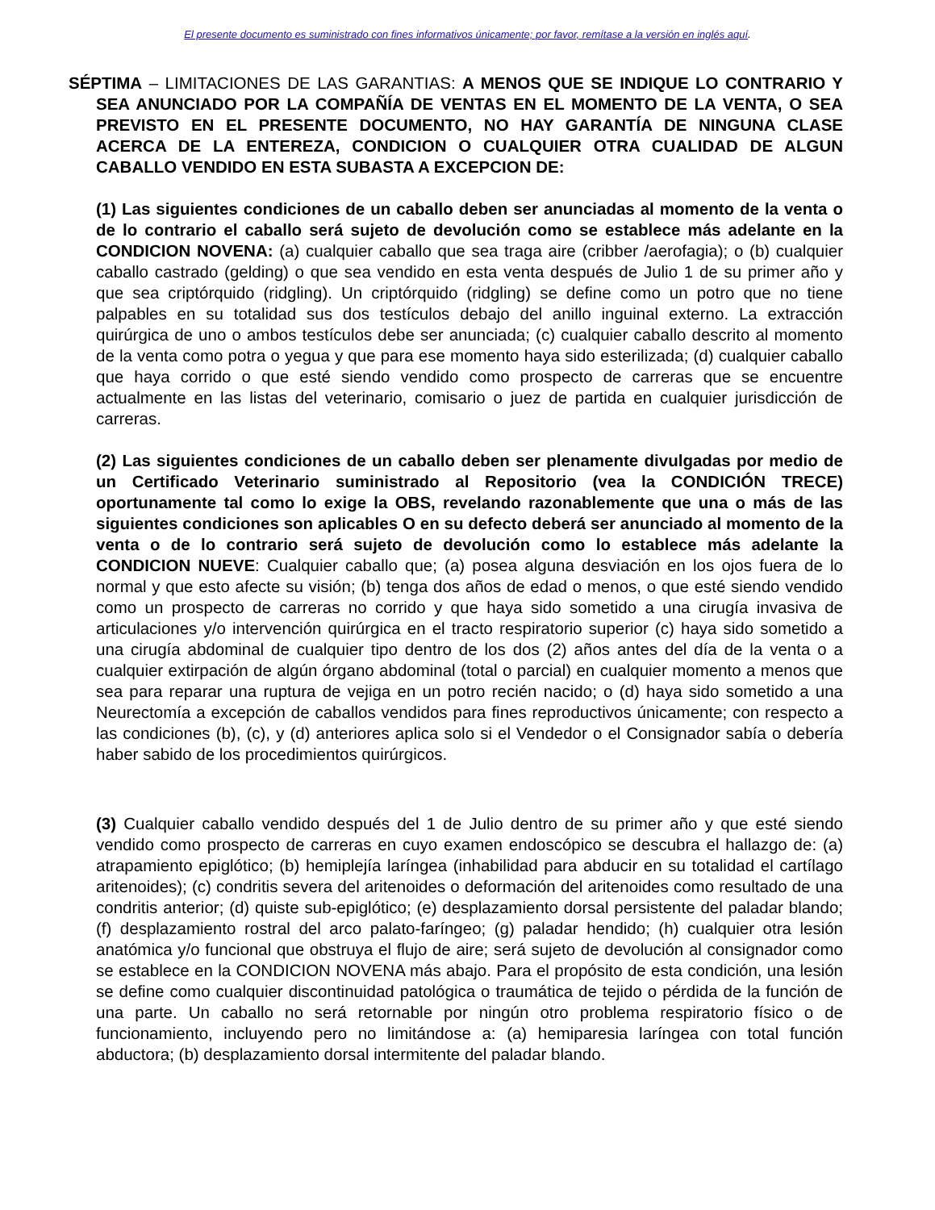El presente documento es suministrado con fines informativos únicamente; por favor, remítase a la versión en inglés aquí.
SÉPTIMA – LIMITACIONES DE LAS GARANTIAS: A MENOS QUE SE INDIQUE LO CONTRARIO Y SEA ANUNCIADO POR LA COMPAÑÍA DE VENTAS EN EL MOMENTO DE LA VENTA, O SEA PREVISTO EN EL PRESENTE DOCUMENTO, NO HAY GARANTÍA DE NINGUNA CLASE ACERCA DE LA ENTEREZA, CONDICION O CUALQUIER OTRA CUALIDAD DE ALGUN CABALLO VENDIDO EN ESTA SUBASTA A EXCEPCION DE:
(1) Las siguientes condiciones de un caballo deben ser anunciadas al momento de la venta o de lo contrario el caballo será sujeto de devolución como se establece más adelante en la CONDICION NOVENA: (a) cualquier caballo que sea traga aire (cribber /aerofagia); o (b) cualquier caballo castrado (gelding) o que sea vendido en esta venta después de Julio 1 de su primer año y que sea criptórquido (ridgling). Un criptórquido (ridgling) se define como un potro que no tiene palpables en su totalidad sus dos testículos debajo del anillo inguinal externo. La extracción quirúrgica de uno o ambos testículos debe ser anunciada; (c) cualquier caballo descrito al momento de la venta como potra o yegua y que para ese momento haya sido esterilizada; (d) cualquier caballo que haya corrido o que esté siendo vendido como prospecto de carreras que se encuentre actualmente en las listas del veterinario, comisario o juez de partida en cualquier jurisdicción de carreras.
(2) Las siguientes condiciones de un caballo deben ser plenamente divulgadas por medio de un Certificado Veterinario suministrado al Repositorio (vea la CONDICIÓN TRECE) oportunamente tal como lo exige la OBS, revelando razonablemente que una o más de las siguientes condiciones son aplicables O en su defecto deberá ser anunciado al momento de la venta o de lo contrario será sujeto de devolución como lo establece más adelante la CONDICION NUEVE: Cualquier caballo que; (a) posea alguna desviación en los ojos fuera de lo normal y que esto afecte su visión; (b) tenga dos años de edad o menos, o que esté siendo vendido como un prospecto de carreras no corrido y que haya sido sometido a una cirugía invasiva de articulaciones y/o intervención quirúrgica en el tracto respiratorio superior (c) haya sido sometido a una cirugía abdominal de cualquier tipo dentro de los dos (2) años antes del día de la venta o a cualquier extirpación de algún órgano abdominal (total o parcial) en cualquier momento a menos que sea para reparar una ruptura de vejiga en un potro recién nacido; o (d) haya sido sometido a una Neurectomía a excepción de caballos vendidos para fines reproductivos únicamente; con respecto a las condiciones (b), (c), y (d) anteriores aplica solo si el Vendedor o el Consignador sabía o debería haber sabido de los procedimientos quirúrgicos.
(3) Cualquier caballo vendido después del 1 de Julio dentro de su primer año y que esté siendo vendido como prospecto de carreras en cuyo examen endoscópico se descubra el hallazgo de: (a) atrapamiento epiglótico; (b) hemiplejía laríngea (inhabilidad para abducir en su totalidad el cartílago aritenoides); (c) condritis severa del aritenoides o deformación del aritenoides como resultado de una condritis anterior; (d) quiste sub-epiglótico; (e) desplazamiento dorsal persistente del paladar blando; (f) desplazamiento rostral del arco palato-faríngeo; (g) paladar hendido; (h) cualquier otra lesión anatómica y/o funcional que obstruya el flujo de aire; será sujeto de devolución al consignador como se establece en la CONDICION NOVENA más abajo. Para el propósito de esta condición, una lesión se define como cualquier discontinuidad patológica o traumática de tejido o pérdida de la función de una parte. Un caballo no será retornable por ningún otro problema respiratorio físico o de funcionamiento, incluyendo pero no limitándose a: (a) hemiparesia laríngea con total función abductora; (b) desplazamiento dorsal intermitente del paladar blando.